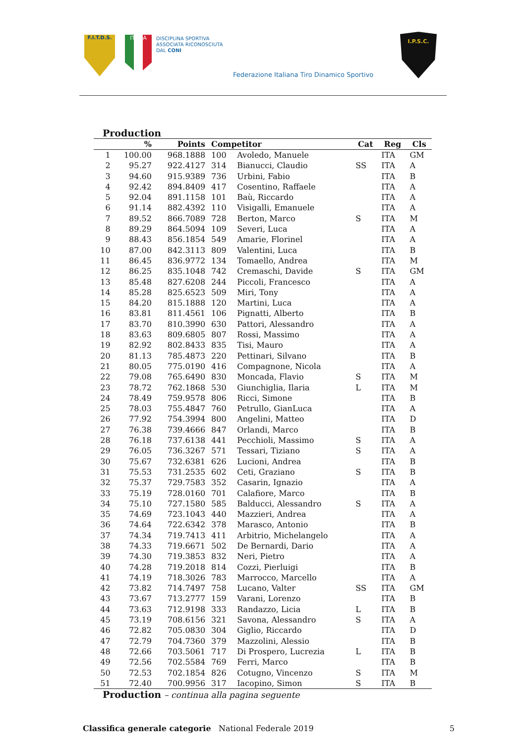F.I.T.D.S. ITALIA
DISCIPLINA SPORTIVA
ASSOCIATA RICONOSCIUTA
DAL CONI
Federazione Italiana Tiro Dinamico Sportivo
I.P.S.C.
Production
| | % | Points | Competitor | | Cat | Reg | Cls |
| --- | --- | --- | --- | --- | --- | --- | --- |
| 1 | 100.00 | 968.1888 | 100 | Avoledo, Manuele | | ITA | GM |
| 2 | 95.27 | 922.4127 | 314 | Bianucci, Claudio | SS | ITA | A |
| 3 | 94.60 | 915.9389 | 736 | Urbini, Fabio | | ITA | B |
| 4 | 92.42 | 894.8409 | 417 | Cosentino, Raffaele | | ITA | A |
| 5 | 92.04 | 891.1158 | 101 | Baù, Riccardo | | ITA | A |
| 6 | 91.14 | 882.4392 | 110 | Visigalli, Emanuele | | ITA | A |
| 7 | 89.52 | 866.7089 | 728 | Berton, Marco | S | ITA | M |
| 8 | 89.29 | 864.5094 | 109 | Severi, Luca | | ITA | A |
| 9 | 88.43 | 856.1854 | 549 | Amarie, Florinel | | ITA | A |
| 10 | 87.00 | 842.3113 | 809 | Valentini, Luca | | ITA | B |
| 11 | 86.45 | 836.9772 | 134 | Tomaello, Andrea | | ITA | M |
| 12 | 86.25 | 835.1048 | 742 | Cremaschi, Davide | S | ITA | GM |
| 13 | 85.48 | 827.6208 | 244 | Piccoli, Francesco | | ITA | A |
| 14 | 85.28 | 825.6523 | 509 | Miri, Tony | | ITA | A |
| 15 | 84.20 | 815.1888 | 120 | Martini, Luca | | ITA | A |
| 16 | 83.81 | 811.4561 | 106 | Pignatti, Alberto | | ITA | B |
| 17 | 83.70 | 810.3990 | 630 | Pattori, Alessandro | | ITA | A |
| 18 | 83.63 | 809.6805 | 807 | Rossi, Massimo | | ITA | A |
| 19 | 82.92 | 802.8433 | 835 | Tisi, Mauro | | ITA | A |
| 20 | 81.13 | 785.4873 | 220 | Pettinari, Silvano | | ITA | B |
| 21 | 80.05 | 775.0190 | 416 | Compagnone, Nicola | | ITA | A |
| 22 | 79.08 | 765.6490 | 830 | Moncada, Flavio | S | ITA | M |
| 23 | 78.72 | 762.1868 | 530 | Giunchiglia, Ilaria | L | ITA | M |
| 24 | 78.49 | 759.9578 | 806 | Ricci, Simone | | ITA | B |
| 25 | 78.03 | 755.4847 | 760 | Petrullo, GianLuca | | ITA | A |
| 26 | 77.92 | 754.3994 | 800 | Angelini, Matteo | | ITA | D |
| 27 | 76.38 | 739.4666 | 847 | Orlandi, Marco | | ITA | B |
| 28 | 76.18 | 737.6138 | 441 | Pecchioli, Massimo | S | ITA | A |
| 29 | 76.05 | 736.3267 | 571 | Tessari, Tiziano | S | ITA | A |
| 30 | 75.67 | 732.6381 | 626 | Lucioni, Andrea | | ITA | B |
| 31 | 75.53 | 731.2535 | 602 | Ceti, Graziano | S | ITA | B |
| 32 | 75.37 | 729.7583 | 352 | Casarin, Ignazio | | ITA | A |
| 33 | 75.19 | 728.0160 | 701 | Calafiore, Marco | | ITA | B |
| 34 | 75.10 | 727.1580 | 585 | Balducci, Alessandro | S | ITA | A |
| 35 | 74.69 | 723.1043 | 440 | Mazzieri, Andrea | | ITA | A |
| 36 | 74.64 | 722.6342 | 378 | Marasco, Antonio | | ITA | B |
| 37 | 74.34 | 719.7413 | 411 | Arbitrio, Michelangelo | | ITA | A |
| 38 | 74.33 | 719.6671 | 502 | De Bernardi, Dario | | ITA | A |
| 39 | 74.30 | 719.3853 | 832 | Neri, Pietro | | ITA | A |
| 40 | 74.28 | 719.2018 | 814 | Cozzi, Pierluigi | | ITA | B |
| 41 | 74.19 | 718.3026 | 783 | Marrocco, Marcello | | ITA | A |
| 42 | 73.82 | 714.7497 | 758 | Lucano, Valter | SS | ITA | GM |
| 43 | 73.67 | 713.2777 | 159 | Varani, Lorenzo | | ITA | B |
| 44 | 73.63 | 712.9198 | 333 | Randazzo, Licia | L | ITA | B |
| 45 | 73.19 | 708.6156 | 321 | Savona, Alessandro | S | ITA | A |
| 46 | 72.82 | 705.0830 | 304 | Giglio, Riccardo | | ITA | D |
| 47 | 72.79 | 704.7360 | 379 | Mazzolini, Alessio | | ITA | B |
| 48 | 72.66 | 703.5061 | 717 | Di Prospero, Lucrezia | L | ITA | B |
| 49 | 72.56 | 702.5584 | 769 | Ferri, Marco | | ITA | B |
| 50 | 72.53 | 702.1854 | 826 | Cotugno, Vincenzo | S | ITA | M |
| 51 | 72.40 | 700.9956 | 317 | Iacopino, Simon | S | ITA | B |
Production – continua alla pagina seguente
Classifica generale categorie National Federale 2019 5